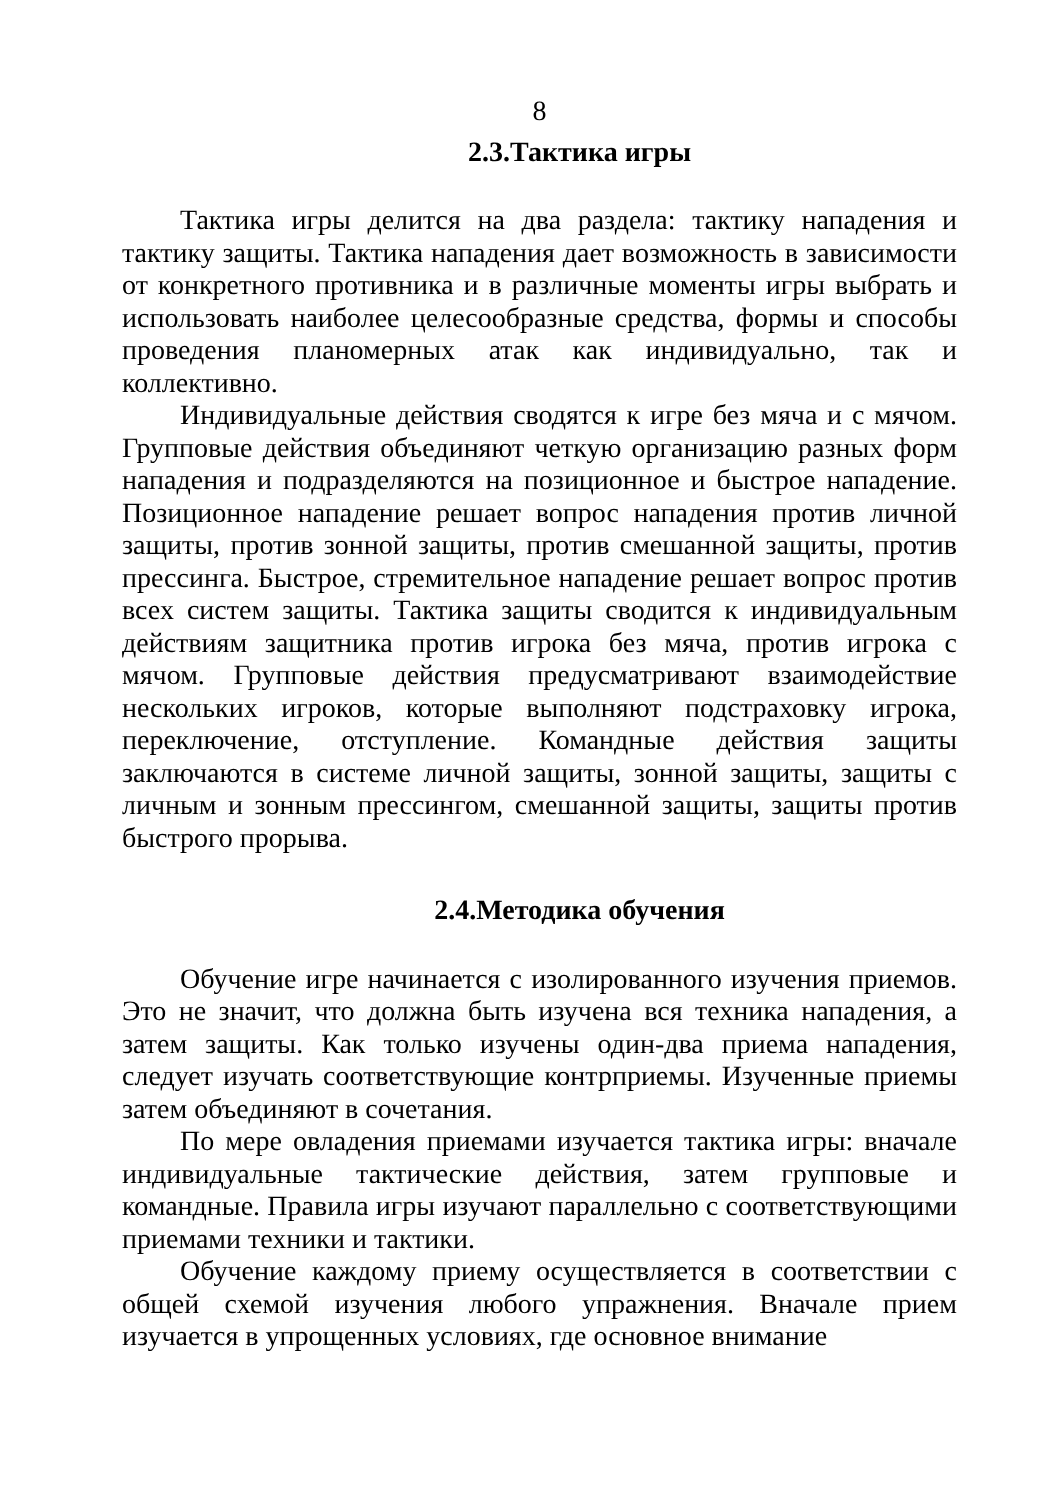8
2.3.Тактика игры
Тактика игры делится на два раздела: тактику нападения и тактику защиты. Тактика нападения дает возможность в зависимости от конкретного противника и в различные моменты игры выбрать и использовать наиболее целесообразные средства, формы и способы проведения планомерных атак как индивидуально, так и коллективно.
Индивидуальные действия сводятся к игре без мяча и с мячом. Групповые действия объединяют четкую организацию разных форм нападения и подразделяются на позиционное и быстрое нападение. Позиционное нападение решает вопрос нападения против личной защиты, против зонной защиты, против смешанной защиты, против прессинга. Быстрое, стремительное нападение решает вопрос против всех систем защиты. Тактика защиты сводится к индивидуальным действиям защитника против игрока без мяча, против игрока с мячом. Групповые действия предусматривают взаимодействие нескольких игроков, которые выполняют подстраховку игрока, переключение, отступление. Командные действия защиты заключаются в системе личной защиты, зонной защиты, защиты с личным и зонным прессингом, смешанной защиты, защиты против быстрого прорыва.
2.4.Методика обучения
Обучение игре начинается с изолированного изучения приемов. Это не значит, что должна быть изучена вся техника нападения, а затем защиты. Как только изучены один-два приема нападения, следует изучать соответствующие контрприемы. Изученные приемы затем объединяют в сочетания.
По мере овладения приемами изучается тактика игры: вначале индивидуальные тактические действия, затем групповые и командные. Правила игры изучают параллельно с соответствующими приемами техники и тактики.
Обучение каждому приему осуществляется в соответствии с общей схемой изучения любого упражнения. Вначале прием изучается в упрощенных условиях, где основное внимание